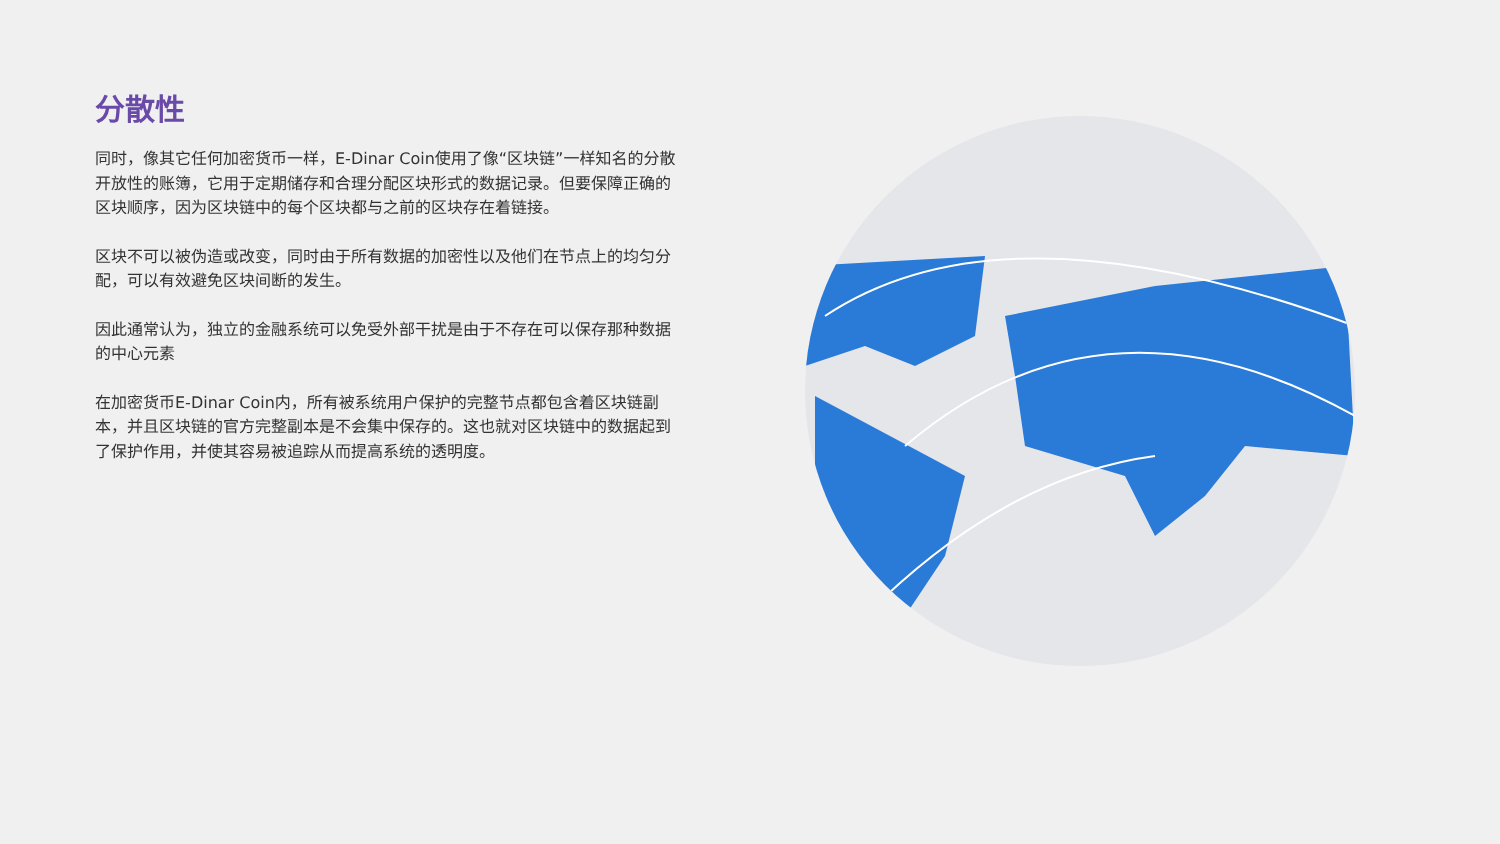分散性
同时，像其它任何加密货币一样，E-Dinar Coin使用了像“区块链”一样知名的分散开放性的账簿，它用于定期储存和合理分配区块形式的数据记录。但要保障正确的区块顺序，因为区块链中的每个区块都与之前的区块存在着链接。
区块不可以被伪造或改变，同时由于所有数据的加密性以及他们在节点上的均匀分配，可以有效避免区块间断的发生。
因此通常认为，独立的金融系统可以免受外部干扰是由于不存在可以保存那种数据的中心元素
在加密货币E-Dinar Coin内，所有被系统用户保护的完整节点都包含着区块链副本，并且区块链的官方完整副本是不会集中保存的。这也就对区块链中的数据起到了保护作用，并使其容易被追踪从而提高系统的透明度。